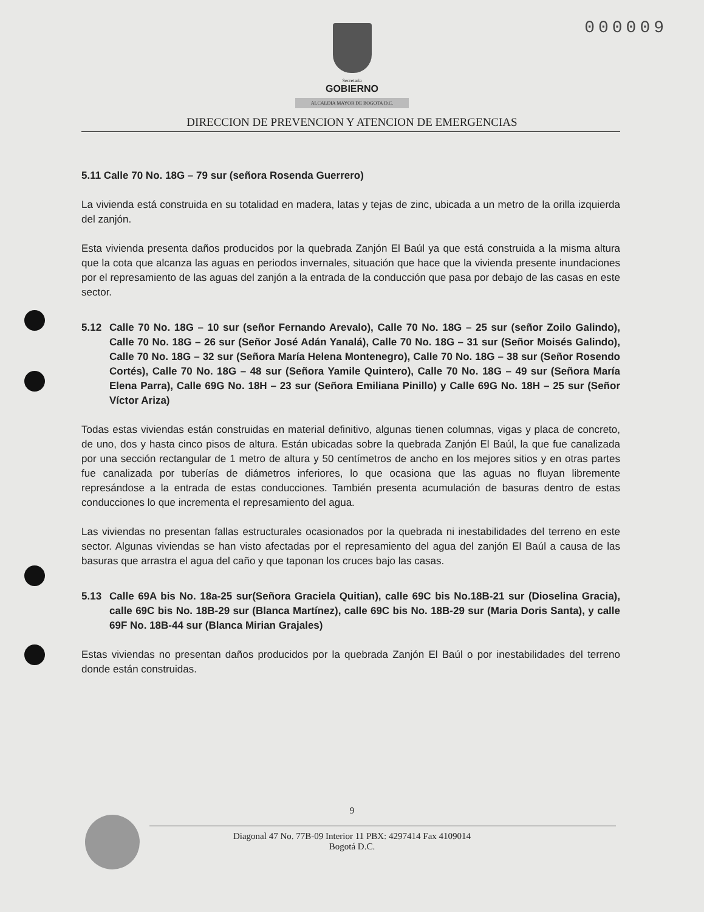000009
Secretaria
GOBIERNO
ALCALDIA MAYOR DE BOGOTA D.C.
DIRECCION DE PREVENCION Y ATENCION DE EMERGENCIAS
5.11 Calle 70 No. 18G – 79 sur (señora Rosenda Guerrero)
La vivienda está construida en su totalidad en madera, latas y tejas de zinc, ubicada a un metro de la orilla izquierda del zanjón.
Esta vivienda presenta daños producidos por la quebrada Zanjón El Baúl ya que está construida a la misma altura que la cota que alcanza las aguas en periodos invernales, situación que hace que la vivienda presente inundaciones por el represamiento de las aguas del zanjón a la entrada de la conducción que pasa por debajo de las casas en este sector.
5.12 Calle 70 No. 18G – 10 sur (señor Fernando Arevalo), Calle 70 No. 18G – 25 sur (señor Zoilo Galindo), Calle 70 No. 18G – 26 sur (Señor José Adán Yanalá), Calle 70 No. 18G – 31 sur (Señor Moisés Galindo), Calle 70 No. 18G – 32 sur (Señora María Helena Montenegro), Calle 70 No. 18G – 38 sur (Señor Rosendo Cortés), Calle 70 No. 18G – 48 sur (Señora Yamile Quintero), Calle 70 No. 18G – 49 sur (Señora María Elena Parra), Calle 69G No. 18H – 23 sur (Señora Emiliana Pinillo) y Calle 69G No. 18H – 25 sur (Señor Víctor Ariza)
Todas estas viviendas están construidas en material definitivo, algunas tienen columnas, vigas y placa de concreto, de uno, dos y hasta cinco pisos de altura. Están ubicadas sobre la quebrada Zanjón El Baúl, la que fue canalizada por una sección rectangular de 1 metro de altura y 50 centímetros de ancho en los mejores sitios y en otras partes fue canalizada por tuberías de diámetros inferiores, lo que ocasiona que las aguas no fluyan libremente represándose a la entrada de estas conducciones. También presenta acumulación de basuras dentro de estas conducciones lo que incrementa el represamiento del agua.
Las viviendas no presentan fallas estructurales ocasionados por la quebrada ni inestabilidades del terreno en este sector. Algunas viviendas se han visto afectadas por el represamiento del agua del zanjón El Baúl a causa de las basuras que arrastra el agua del caño y que taponan los cruces bajo las casas.
5.13 Calle 69A bis No. 18a-25 sur(Señora Graciela Quitian), calle 69C bis No.18B-21 sur (Dioselina Gracia), calle 69C bis No. 18B-29 sur (Blanca Martínez), calle 69C bis No. 18B-29 sur (Maria Doris Santa), y calle 69F No. 18B-44 sur (Blanca Mirian Grajales)
Estas viviendas no presentan daños producidos por la quebrada Zanjón El Baúl o por inestabilidades del terreno donde están construidas.
9
Diagonal 47 No. 77B-09 Interior 11 PBX: 4297414 Fax 4109014
Bogotá D.C.